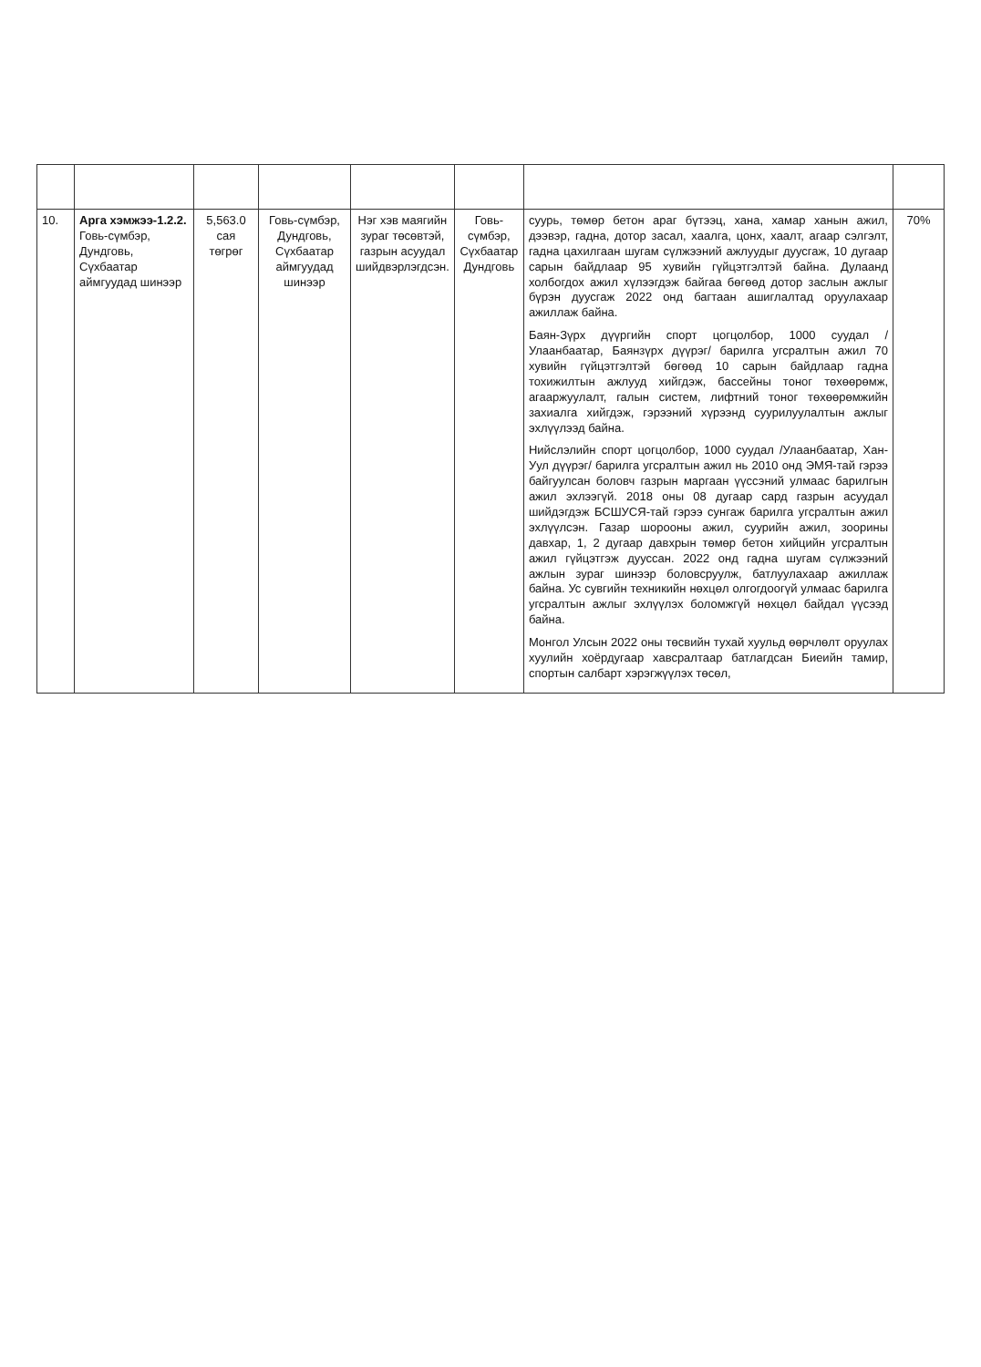| 10. | Арга хэмжээ-1.2.2. Говь-сүмбэр, Дундговь, Сүхбаатар аймгуудад шинээр | 5,563.0 сая төгрөг | Говь-сүмбэр, Дундговь, Сүхбаатар аймгуудад шинээр | Нэг хэв маягийн зураг төсөвтэй, газрын асуудал шийдвэрлэгдсэн. | Говь-сүмбэр, Сүхбаатар Дундговь | суурь, төмөр бетон араг бүтээц, хана, хамар ханын ажил, дээвэр, гадна, дотор засал, хаалга, цонх, хаалт, агаар сэлгэлт, гадна цахилгаан шугам сүлжээний ажлуудыг дуусгаж, 10 дугаар сарын байдлаар 95 хувийн гүйцэтгэлтэй байна. Дулаанд холбогдох ажил хүлээгдэж байгаа бөгөөд дотор заслын ажлыг бүрэн дуусгаж 2022 онд багтаан ашиглалтад оруулахаар ажиллаж байна. Баян-Зүрх дүүргийн спорт цогцолбор, 1000 суудал /Улаанбаатар, Баянзүрх дүүрэг/ барилга угсралтын ажил 70 хувийн гүйцэтгэлтэй бөгөөд 10 сарын байдлаар гадна тохижилтын ажлууд хийгдэж, бассейны тоног төхөөрөмж, агааржуулалт, галын систем, лифтний тоног төхөөрөмжийн захиалга хийгдэж, гэрээний хүрээнд суурилуулалтын ажлыг эхлүүлээд байна. Нийслэлийн спорт цогцолбор, 1000 суудал /Улаанбаатар, Хан-Уул дүүрэг/ барилга угсралтын ажил нь 2010 онд ЭМЯ-тай гэрээ байгуулсан боловч газрын маргаан үүссэний улмаас барилгын ажил эхлээгүй. 2018 оны 08 дугаар сард газрын асуудал шийдэгдэж БСШУСЯ-тай гэрээ сунгаж барилга угсралтын ажил эхлүүлсэн. Газар шорооны ажил, суурийн ажил, зоорины давхар, 1, 2 дугаар давхрын төмөр бетон хийцийн угсралтын ажил гүйцэтгэж дууссан. 2022 онд гадна шугам сүлжээний ажлын зураг шинээр боловсруулж, батлуулахаар ажиллаж байна. Ус сувгийн техникийн нөхцөл олгогдоогүй улмаас барилга угсралтын ажлыг эхлүүлэх боломжгүй нөхцөл байдал үүсээд байна. Монгол Улсын 2022 оны төсвийн тухай хуульд өөрчлөлт оруулах хуулийн хоёрдугаар хавсралтаар батлагдсан Биеийн тамир, спортын салбарт хэрэгжүүлэх төсөл, | 70% |